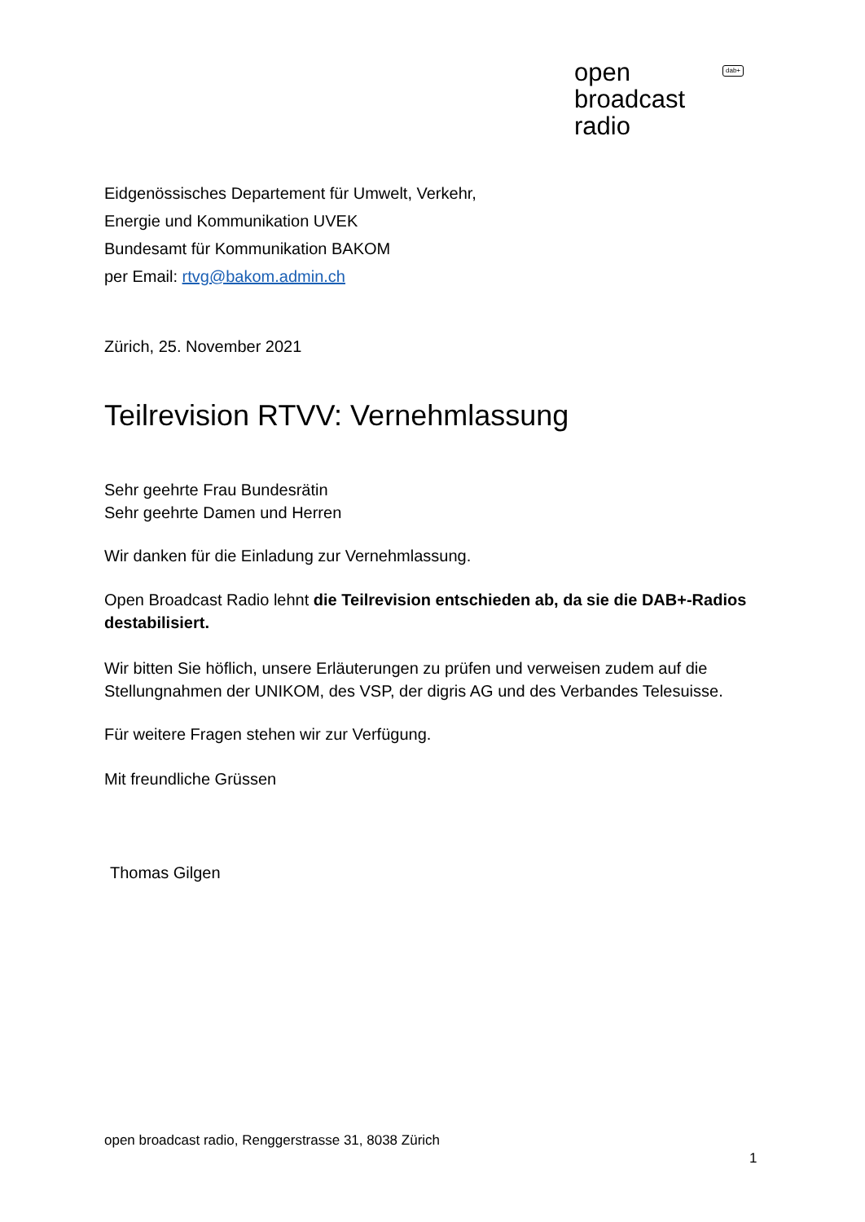open
broadcast
radio
dab+
Eidgenössisches Departement für Umwelt, Verkehr,
Energie und Kommunikation UVEK
Bundesamt für Kommunikation BAKOM
per Email: rtvg@bakom.admin.ch
Zürich, 25. November 2021
Teilrevision RTVV: Vernehmlassung
Sehr geehrte Frau Bundesrätin
Sehr geehrte Damen und Herren
Wir danken für die Einladung zur Vernehmlassung.
Open Broadcast Radio lehnt die Teilrevision entschieden ab, da sie die DAB+-Radios destabilisiert.
Wir bitten Sie höflich, unsere Erläuterungen zu prüfen und verweisen zudem auf die Stellungnahmen der UNIKOM, des VSP, der digris AG und des Verbandes Telesuisse.
Für weitere Fragen stehen wir zur Verfügung.
Mit freundliche Grüssen
Thomas Gilgen
open broadcast radio, Renggerstrasse 31, 8038 Zürich
1